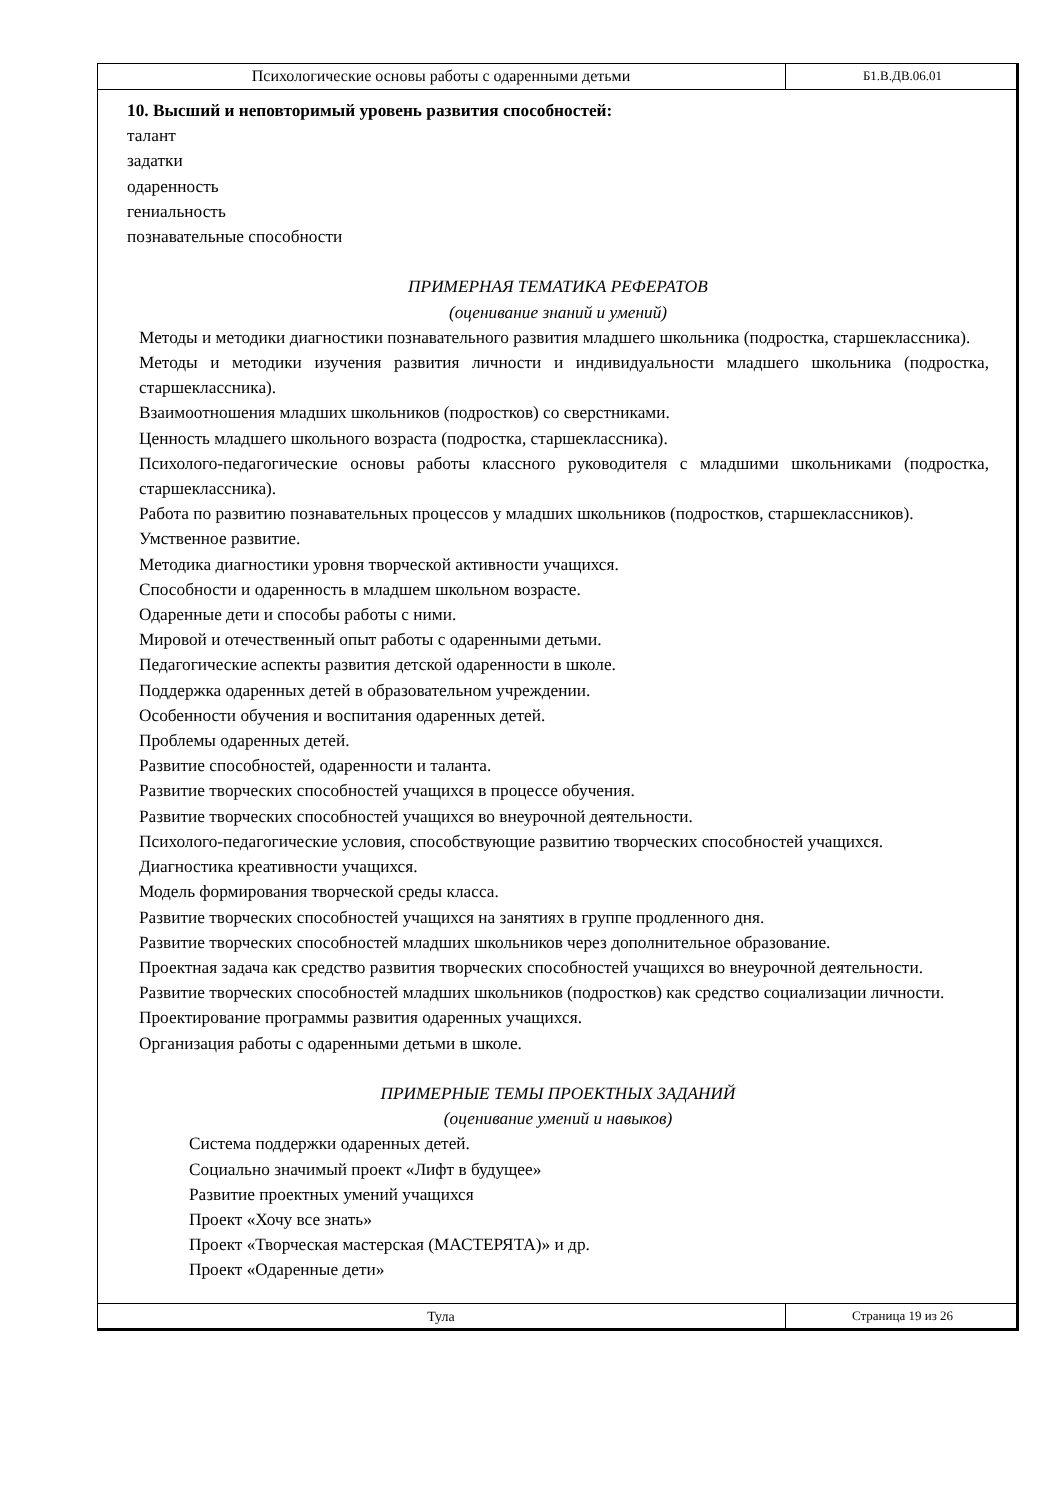Психологические основы работы с одаренными детьми
Б1.В.ДВ.06.01
10. Высший и неповторимый уровень развития способностей:
талант
задатки
одаренность
гениальность
познавательные способности
ПРИМЕРНАЯ ТЕМАТИКА РЕФЕРАТОВ
(оценивание знаний и умений)
Методы и методики диагностики познавательного развития младшего школьника (подростка, старшеклассника).
Методы и методики изучения развития личности и индивидуальности младшего школьника (подростка, старшеклассника).
Взаимоотношения младших школьников (подростков) со сверстниками.
Ценность младшего школьного возраста (подростка, старшеклассника).
Психолого-педагогические основы работы классного руководителя с младшими школьниками (подростка, старшеклассника).
Работа по развитию познавательных процессов у младших школьников (подростков, старшеклассников).
Умственное развитие.
Методика диагностики уровня творческой активности учащихся.
Способности и одаренность в младшем школьном возрасте.
Одаренные дети и способы работы с ними.
Мировой и отечественный опыт работы с одаренными детьми.
Педагогические аспекты развития детской одаренности в школе.
Поддержка одаренных детей в образовательном учреждении.
Особенности обучения и воспитания одаренных детей.
Проблемы одаренных детей.
Развитие способностей, одаренности и таланта.
Развитие творческих способностей учащихся в процессе обучения.
Развитие творческих способностей учащихся во внеурочной деятельности.
Психолого-педагогические условия, способствующие развитию творческих способностей учащихся.
Диагностика креативности учащихся.
Модель формирования творческой среды класса.
Развитие творческих способностей учащихся на занятиях в группе продленного дня.
Развитие творческих способностей младших школьников через дополнительное образование.
Проектная задача как средство развития творческих способностей учащихся во внеурочной деятельности.
Развитие творческих способностей младших школьников (подростков) как средство социализации личности.
Проектирование программы развития одаренных учащихся.
Организация работы с одаренными детьми в школе.
ПРИМЕРНЫЕ ТЕМЫ ПРОЕКТНЫХ ЗАДАНИЙ
(оценивание умений и навыков)
Система поддержки одаренных детей.
Социально значимый проект «Лифт в будущее»
Развитие проектных умений учащихся
Проект «Хочу все знать»
Проект «Творческая мастерская (МАСТЕРЯТА)» и др.
Проект «Одаренные дети»
Тула
Страница 19 из 26